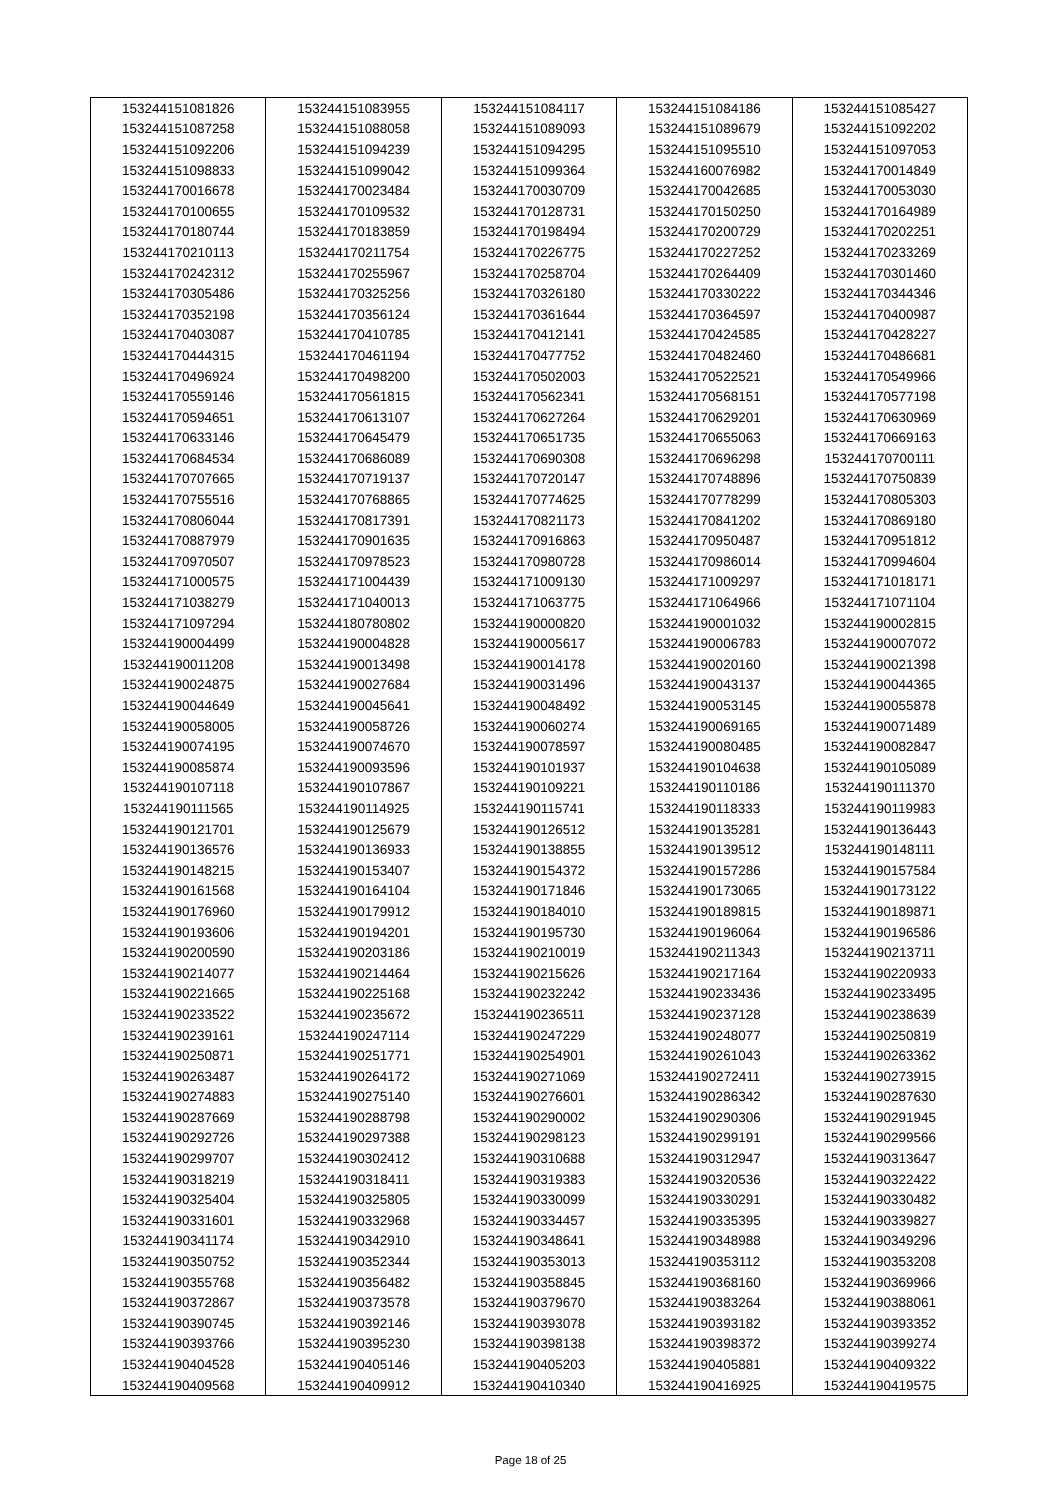| 153244151081826 | 153244151083955 | 153244151084117 | 153244151084186 | 153244151085427 |
| 153244151087258 | 153244151088058 | 153244151089093 | 153244151089679 | 153244151092202 |
| 153244151092206 | 153244151094239 | 153244151094295 | 153244151095510 | 153244151097053 |
| 153244151098833 | 153244151099042 | 153244151099364 | 153244160076982 | 153244170014849 |
| 153244170016678 | 153244170023484 | 153244170030709 | 153244170042685 | 153244170053030 |
| 153244170100655 | 153244170109532 | 153244170128731 | 153244170150250 | 153244170164989 |
| 153244170180744 | 153244170183859 | 153244170198494 | 153244170200729 | 153244170202251 |
| 153244170210113 | 153244170211754 | 153244170226775 | 153244170227252 | 153244170233269 |
| 153244170242312 | 153244170255967 | 153244170258704 | 153244170264409 | 153244170301460 |
| 153244170305486 | 153244170325256 | 153244170326180 | 153244170330222 | 153244170344346 |
| 153244170352198 | 153244170356124 | 153244170361644 | 153244170364597 | 153244170400987 |
| 153244170403087 | 153244170410785 | 153244170412141 | 153244170424585 | 153244170428227 |
| 153244170444315 | 153244170461194 | 153244170477752 | 153244170482460 | 153244170486681 |
| 153244170496924 | 153244170498200 | 153244170502003 | 153244170522521 | 153244170549966 |
| 153244170559146 | 153244170561815 | 153244170562341 | 153244170568151 | 153244170577198 |
| 153244170594651 | 153244170613107 | 153244170627264 | 153244170629201 | 153244170630969 |
| 153244170633146 | 153244170645479 | 153244170651735 | 153244170655063 | 153244170669163 |
| 153244170684534 | 153244170686089 | 153244170690308 | 153244170696298 | 153244170700111 |
| 153244170707665 | 153244170719137 | 153244170720147 | 153244170748896 | 153244170750839 |
| 153244170755516 | 153244170768865 | 153244170774625 | 153244170778299 | 153244170805303 |
| 153244170806044 | 153244170817391 | 153244170821173 | 153244170841202 | 153244170869180 |
| 153244170887979 | 153244170901635 | 153244170916863 | 153244170950487 | 153244170951812 |
| 153244170970507 | 153244170978523 | 153244170980728 | 153244170986014 | 153244170994604 |
| 153244171000575 | 153244171004439 | 153244171009130 | 153244171009297 | 153244171018171 |
| 153244171038279 | 153244171040013 | 153244171063775 | 153244171064966 | 153244171071104 |
| 153244171097294 | 153244180780802 | 153244190000820 | 153244190001032 | 153244190002815 |
| 153244190004499 | 153244190004828 | 153244190005617 | 153244190006783 | 153244190007072 |
| 153244190011208 | 153244190013498 | 153244190014178 | 153244190020160 | 153244190021398 |
| 153244190024875 | 153244190027684 | 153244190031496 | 153244190043137 | 153244190044365 |
| 153244190044649 | 153244190045641 | 153244190048492 | 153244190053145 | 153244190055878 |
| 153244190058005 | 153244190058726 | 153244190060274 | 153244190069165 | 153244190071489 |
| 153244190074195 | 153244190074670 | 153244190078597 | 153244190080485 | 153244190082847 |
| 153244190085874 | 153244190093596 | 153244190101937 | 153244190104638 | 153244190105089 |
| 153244190107118 | 153244190107867 | 153244190109221 | 153244190110186 | 153244190111370 |
| 153244190111565 | 153244190114925 | 153244190115741 | 153244190118333 | 153244190119983 |
| 153244190121701 | 153244190125679 | 153244190126512 | 153244190135281 | 153244190136443 |
| 153244190136576 | 153244190136933 | 153244190138855 | 153244190139512 | 153244190148111 |
| 153244190148215 | 153244190153407 | 153244190154372 | 153244190157286 | 153244190157584 |
| 153244190161568 | 153244190164104 | 153244190171846 | 153244190173065 | 153244190173122 |
| 153244190176960 | 153244190179912 | 153244190184010 | 153244190189815 | 153244190189871 |
| 153244190193606 | 153244190194201 | 153244190195730 | 153244190196064 | 153244190196586 |
| 153244190200590 | 153244190203186 | 153244190210019 | 153244190211343 | 153244190213711 |
| 153244190214077 | 153244190214464 | 153244190215626 | 153244190217164 | 153244190220933 |
| 153244190221665 | 153244190225168 | 153244190232242 | 153244190233436 | 153244190233495 |
| 153244190233522 | 153244190235672 | 153244190236511 | 153244190237128 | 153244190238639 |
| 153244190239161 | 153244190247114 | 153244190247229 | 153244190248077 | 153244190250819 |
| 153244190250871 | 153244190251771 | 153244190254901 | 153244190261043 | 153244190263362 |
| 153244190263487 | 153244190264172 | 153244190271069 | 153244190272411 | 153244190273915 |
| 153244190274883 | 153244190275140 | 153244190276601 | 153244190286342 | 153244190287630 |
| 153244190287669 | 153244190288798 | 153244190290002 | 153244190290306 | 153244190291945 |
| 153244190292726 | 153244190297388 | 153244190298123 | 153244190299191 | 153244190299566 |
| 153244190299707 | 153244190302412 | 153244190310688 | 153244190312947 | 153244190313647 |
| 153244190318219 | 153244190318411 | 153244190319383 | 153244190320536 | 153244190322422 |
| 153244190325404 | 153244190325805 | 153244190330099 | 153244190330291 | 153244190330482 |
| 153244190331601 | 153244190332968 | 153244190334457 | 153244190335395 | 153244190339827 |
| 153244190341174 | 153244190342910 | 153244190348641 | 153244190348988 | 153244190349296 |
| 153244190350752 | 153244190352344 | 153244190353013 | 153244190353112 | 153244190353208 |
| 153244190355768 | 153244190356482 | 153244190358845 | 153244190368160 | 153244190369966 |
| 153244190372867 | 153244190373578 | 153244190379670 | 153244190383264 | 153244190388061 |
| 153244190390745 | 153244190392146 | 153244190393078 | 153244190393182 | 153244190393352 |
| 153244190393766 | 153244190395230 | 153244190398138 | 153244190398372 | 153244190399274 |
| 153244190404528 | 153244190405146 | 153244190405203 | 153244190405881 | 153244190409322 |
| 153244190409568 | 153244190409912 | 153244190410340 | 153244190416925 | 153244190419575 |
Page 18 of 25